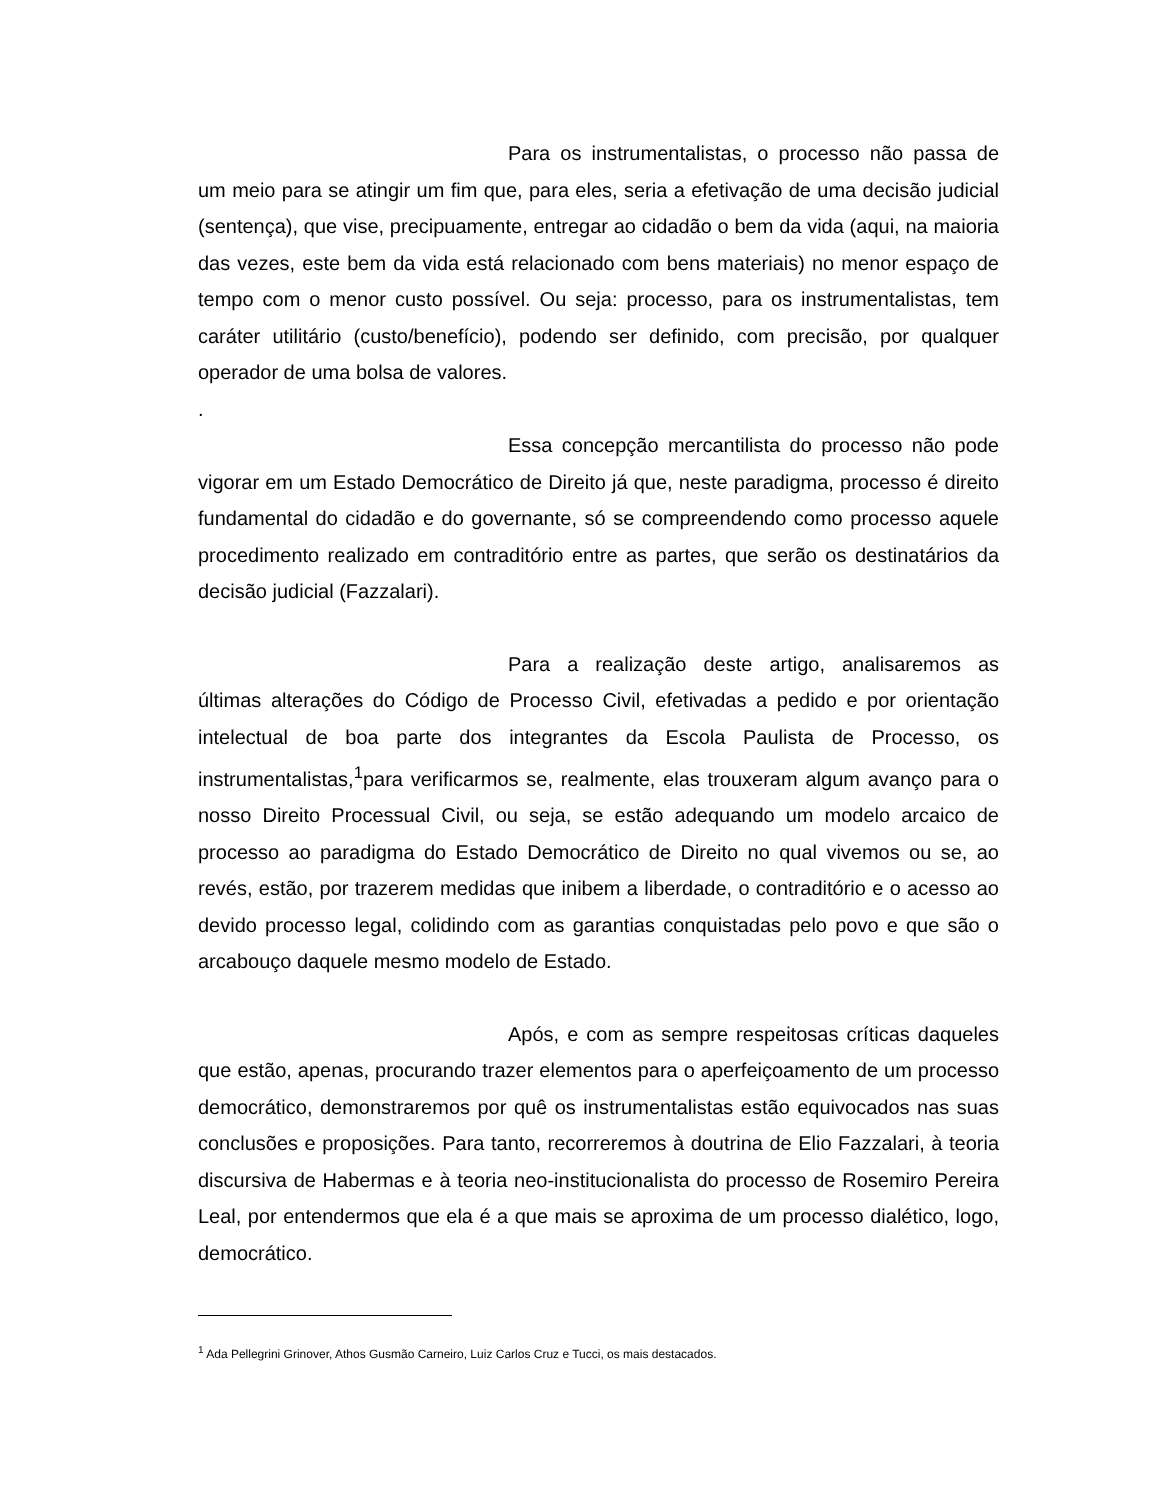Para os instrumentalistas, o processo não passa de um meio para se atingir um fim que, para eles, seria a efetivação de uma decisão judicial (sentença), que vise, precipuamente, entregar ao cidadão o bem da vida (aqui, na maioria das vezes, este bem da vida está relacionado com bens materiais) no menor espaço de tempo com o menor custo possível. Ou seja: processo, para os instrumentalistas, tem caráter utilitário (custo/benefício), podendo ser definido, com precisão, por qualquer operador de uma bolsa de valores.
.
Essa concepção mercantilista do processo não pode vigorar em um Estado Democrático de Direito já que, neste paradigma, processo é direito fundamental do cidadão e do governante, só se compreendendo como processo aquele procedimento realizado em contraditório entre as partes, que serão os destinatários da decisão judicial (Fazzalari).
Para a realização deste artigo, analisaremos as últimas alterações do Código de Processo Civil, efetivadas a pedido e por orientação intelectual de boa parte dos integrantes da Escola Paulista de Processo, os instrumentalistas,<sup>1</sup>para verificarmos se, realmente, elas trouxeram algum avanço para o nosso Direito Processual Civil, ou seja, se estão adequando um modelo arcaico de processo ao paradigma do Estado Democrático de Direito no qual vivemos ou se, ao revés, estão, por trazerem medidas que inibem a liberdade, o contraditório e o acesso ao devido processo legal, colidindo com as garantias conquistadas pelo povo e que são o arcabouço daquele mesmo modelo de Estado.
Após, e com as sempre respeitosas críticas daqueles que estão, apenas, procurando trazer elementos para o aperfeiçoamento de um processo democrático, demonstraremos por quê os instrumentalistas estão equivocados nas suas conclusões e proposições. Para tanto, recorreremos à doutrina de Elio Fazzalari, à teoria discursiva de Habermas e à teoria neo-institucionalista do processo de Rosemiro Pereira Leal, por entendermos que ela é a que mais se aproxima de um processo dialético, logo, democrático.
<sup>1</sup> Ada Pellegrini Grinover, Athos Gusmão Carneiro, Luiz Carlos Cruz e Tucci, os mais destacados.